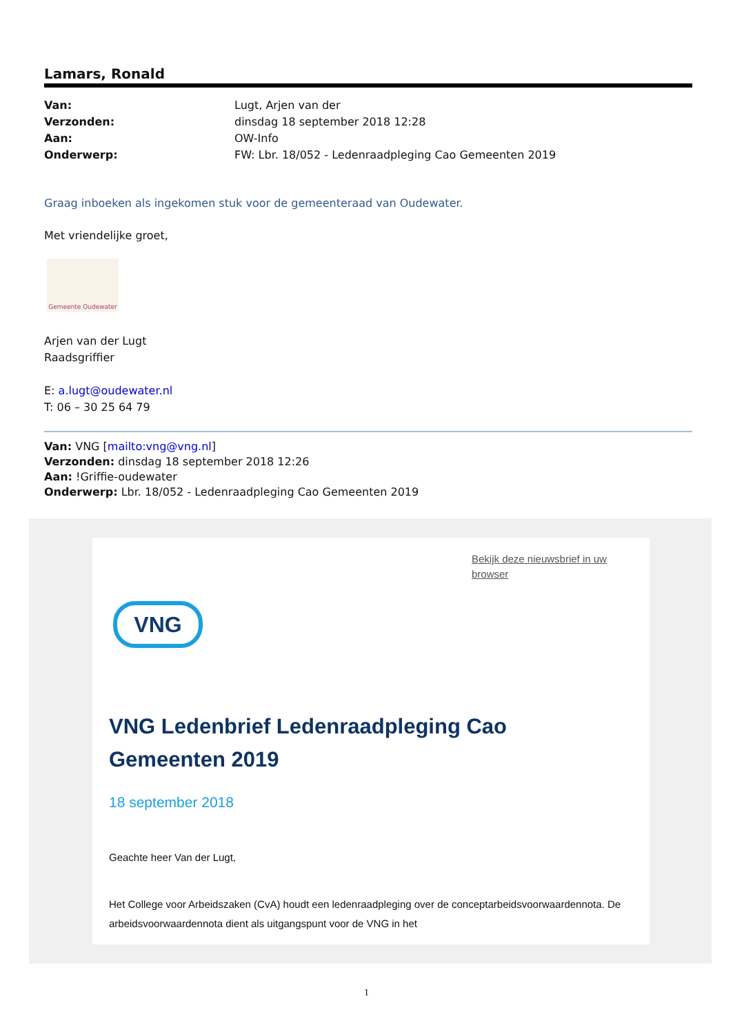Lamars, Ronald
Van: Lugt, Arjen van der Verzonden: dinsdag 18 september 2018 12:28 Aan: OW-Info Onderwerp: FW: Lbr. 18/052 - Ledenraadpleging Cao Gemeenten 2019
Graag inboeken als ingekomen stuk voor de gemeenteraad van Oudewater.
Met vriendelijke groet,
Gemeente Oudewater
Arjen van der Lugt
Raadsgriffier
E: a.lugt@oudewater.nl
T: 06 – 30 25 64 79
Van: VNG [mailto:vng@vng.nl]
Verzonden: dinsdag 18 september 2018 12:26
Aan: !Griffie-oudewater
Onderwerp: Lbr. 18/052 - Ledenraadpleging Cao Gemeenten 2019
Bekijk deze nieuwsbrief in uw browser
VNG
VNG Ledenbrief Ledenraadpleging Cao
Gemeenten 2019
18 september 2018
Geachte heer Van der Lugt,
Het College voor Arbeidszaken (CvA) houdt een ledenraadpleging over de conceptarbeidsvoorwaardennota. De arbeidsvoorwaardennota dient als uitgangspunt voor de VNG in het
1